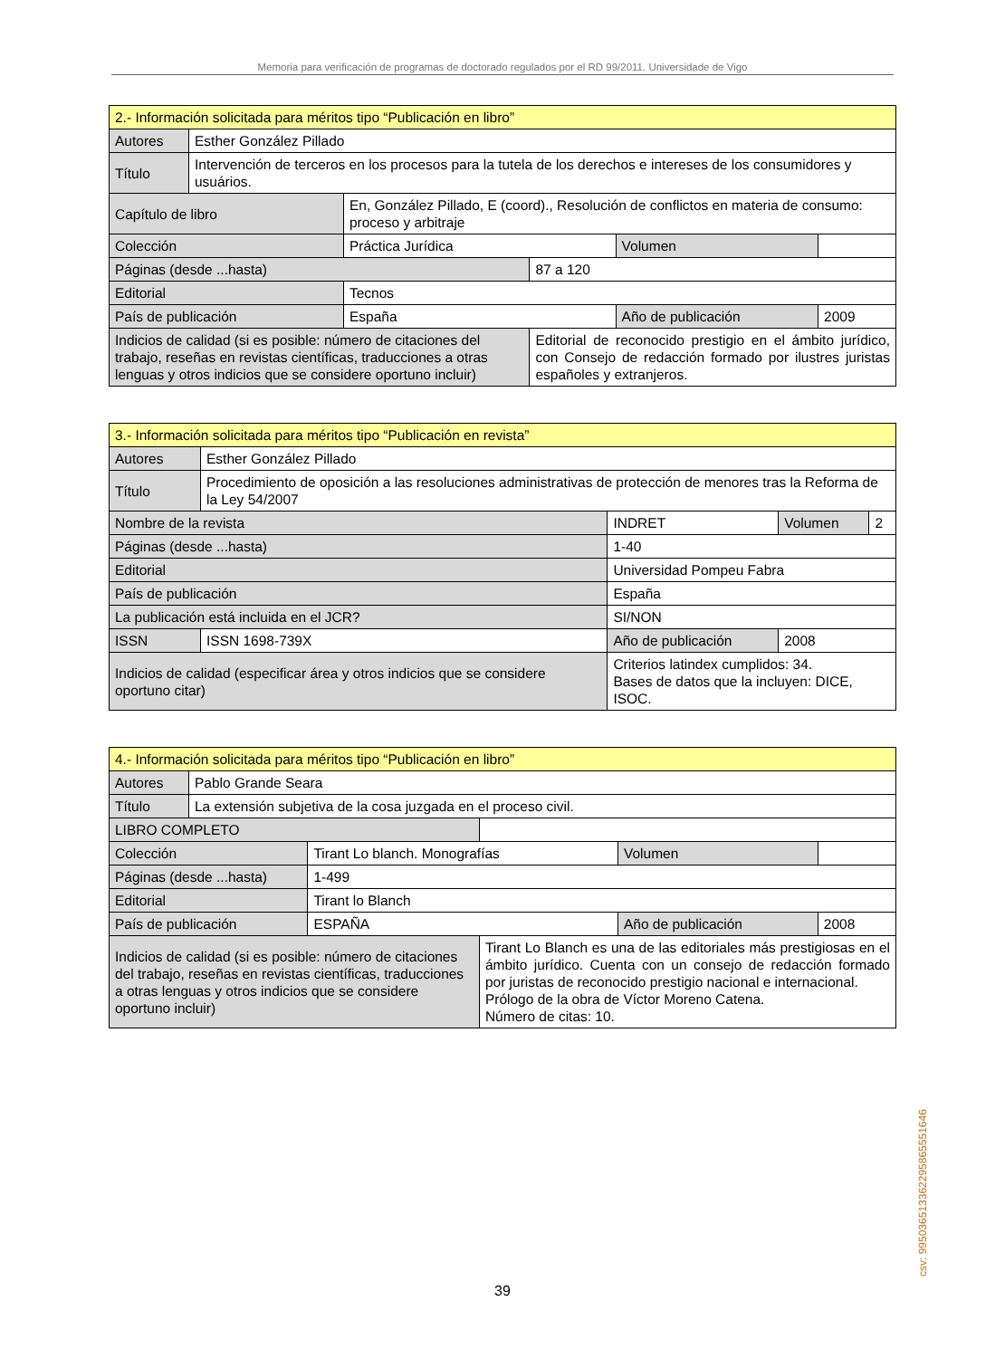Memoria para verificación de programas de doctorado regulados por el RD 99/2011. Universidade de Vigo
| 2.- Información solicitada para méritos tipo “Publicación en libro” | | | | | | | |
| Autores | Esther González Pillado | | | | | | |
| Título | Intervención de terceros en los procesos para la tutela de los derechos e intereses de los consumidores y usuários. | | | | | | |
| Capítulo de libro | | En, González Pillado, E (coord)., Resolución de conflictos en materia de consumo: proceso y arbitraje | | | | | |
| Colección | | | Práctica Jurídica | | | Volumen | |
| Páginas (desde ...hasta) | | | | 87 a 120 | | | |
| Editorial | | | Tecnos | | | | |
| País de publicación | | | España | | Año de publicación | | 2009 |
| Indicios de calidad (si es posible: número de citaciones del trabajo, reseñas en revistas científicas, traducciones a otras lenguas y otros indicios que se considere oportuno incluir) | | | | Editorial de reconocido prestigio en el ámbito jurídico, con Consejo de redacción formado por ilustres juristas españoles y extranjeros. | | | |
| 3.- Información solicitada para méritos tipo “Publicación en revista” | | | | | | |
| Autores | Esther González Pillado | | | | | |
| Título | Procedimiento de oposición a las resoluciones administrativas de protección de menores tras la Reforma de la Ley 54/2007 | | | | | |
| Nombre de la revista | | INDRET | | | Volumen | 2 |
| Páginas (desde ...hasta) | | | 1-40 | | | |
| Editorial | | Universidad Pompeu Fabra | | | | |
| País de publicación | | España | | | | |
| La publicación está incluida en el JCR? | | | SI/NON | | | |
| ISSN | ISSN 1698-739X | | | Año de publicación | 2008 | |
| Indicios de calidad (especificar área y otros indicios que se considere oportuno citar) | | | | Criterios latindex cumplidos: 34. Bases de datos que la incluyen: DICE, ISOC. | | |
| 4.- Información solicitada para méritos tipo “Publicación en libro” | | | | | | |
| Autores | Pablo Grande Seara | | | | | |
| Título | La extensión subjetiva de la cosa juzgada en el proceso civil. | | | | | |
| LIBRO COMPLETO | | | | | | |
| Colección | | Tirant Lo blanch. Monografías | | | Volumen | |
| Páginas (desde ...hasta) | | 1-499 | | | | |
| Editorial | | Tirant lo Blanch | | | | |
| País de publicación | | ESPAÑA | | Año de publicación | | 2008 |
| Indicios de calidad (si es posible: número de citaciones del trabajo, reseñas en revistas científicas, traducciones a otras lenguas y otros indicios que se considere oportuno incluir) | | | Tirant Lo Blanch es una de las editoriales más prestigiosas en el ámbito jurídico. Cuenta con un consejo de redacción formado por juristas de reconocido prestigio nacional e internacional. Prólogo de la obra de Víctor Moreno Catena. Número de citas: 10. | | | |
39 csv: 99503651336229586555164​6